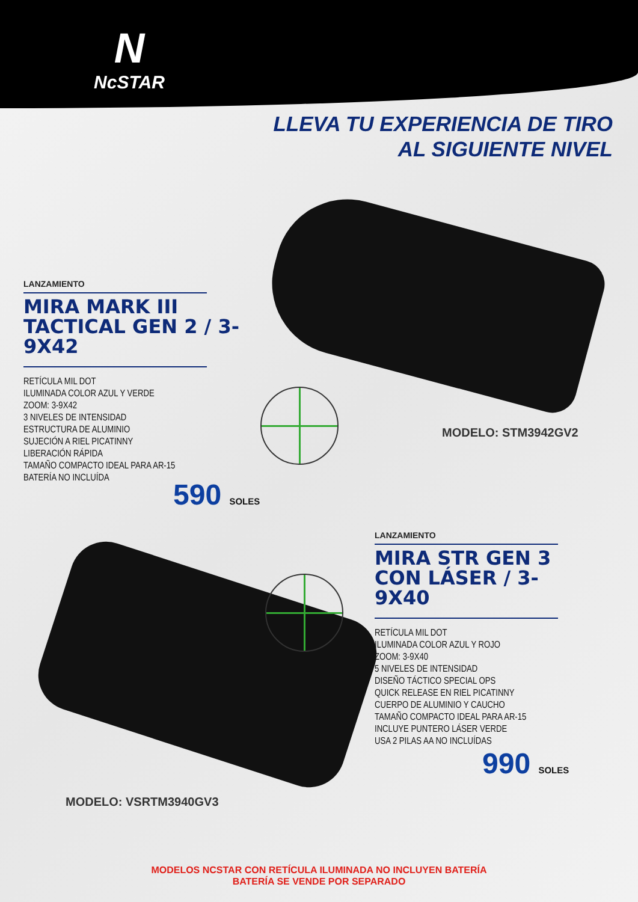N
NcSTAR
LLEVA TU EXPERIENCIA DE TIRO
AL SIGUIENTE NIVEL
LANZAMIENTO
MIRA MARK III TACTICAL GEN 2 / 3-9X42
RETÍCULA MIL DOT
ILUMINADA COLOR AZUL Y VERDE
ZOOM: 3-9X42
3 NIVELES DE INTENSIDAD
ESTRUCTURA DE ALUMINIO
SUJECIÓN A RIEL PICATINNY
LIBERACIÓN RÁPIDA
TAMAÑO COMPACTO IDEAL PARA AR-15
BATERÍA NO INCLUÍDA
MODELO: STM3942GV2
590 SOLES
LANZAMIENTO
MIRA STR GEN 3 CON LÁSER / 3-9X40
RETÍCULA MIL DOT
ILUMINADA COLOR AZUL Y ROJO
ZOOM: 3-9X40
5 NIVELES DE INTENSIDAD
DISEÑO TÁCTICO SPECIAL OPS
QUICK RELEASE EN RIEL PICATINNY
CUERPO DE ALUMINIO Y CAUCHO
TAMAÑO COMPACTO IDEAL PARA AR-15
INCLUYE PUNTERO LÁSER VERDE
USA 2 PILAS AA NO INCLUÍDAS
990 SOLES
MODELO: VSRTM3940GV3
MODELOS NCSTAR CON RETÍCULA ILUMINADA NO INCLUYEN BATERÍA
BATERÍA SE VENDE POR SEPARADO